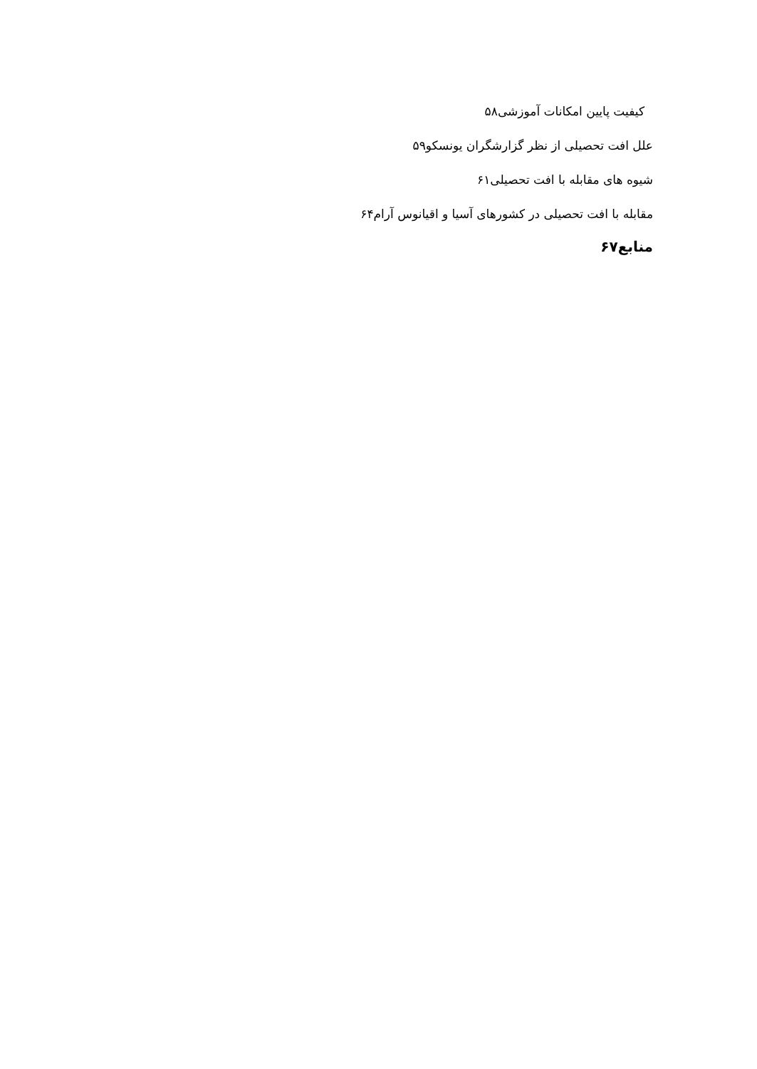کیفیت پایین امکانات آموزشی۵۸
علل افت تحصیلی از نظر گزارشگران یونسکو۵۹
شیوه های مقابله با افت تحصیلی۶۱
مقابله با افت تحصیلی در کشورهای آسیا و اقیانوس آرام۶۴
منابع۶۷